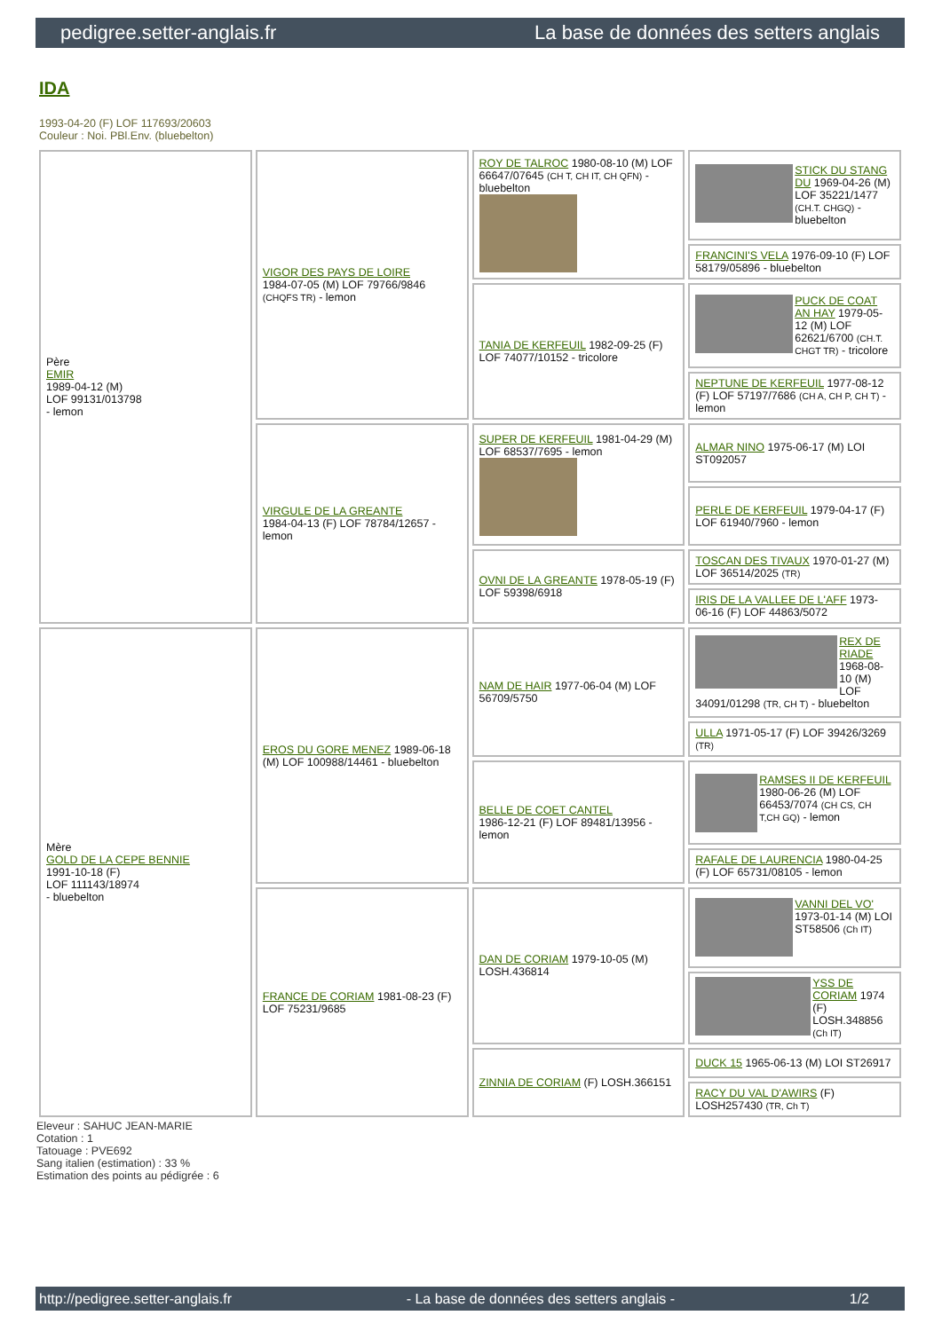pedigree.setter-anglais.fr La base de données des setters anglais
IDA
1993-04-20 (F) LOF 117693/20603
Couleur : Noi. PBl.Env. (bluebelton)
| Père EMIR 1989-04-12 (M) LOF 99131/013798 - lemon | VIGOR DES PAYS DE LOIRE 1984-07-05 (M) LOF 79766/9846 (CHQFS TR) - lemon | ROY DE TALROC 1980-08-10 (M) LOF 66647/07645 (CH T, CH IT, CH QFN) - bluebelton | STICK DU STANG DU 1969-04-26 (M) LOF 35221/1477 (CH.T. CHGQ) - bluebelton |
| | | | FRANCINI'S VELA 1976-09-10 (F) LOF 58179/05896 - bluebelton |
| | | TANIA DE KERFEUIL 1982-09-25 (F) LOF 74077/10152 - tricolore | PUCK DE COAT AN HAY 1979-05-12 (M) LOF 62621/6700 (CH.T. CHGT TR) - tricolore |
| | | | NEPTUNE DE KERFEUIL 1977-08-12 (F) LOF 57197/7686 (CH A, CH P, CH T) - lemon |
| | VIRGULE DE LA GREANTE 1984-04-13 (F) LOF 78784/12657 - lemon | SUPER DE KERFEUIL 1981-04-29 (M) LOF 68537/7695 - lemon | ALMAR NINO 1975-06-17 (M) LOI ST092057 |
| | | | PERLE DE KERFEUIL 1979-04-17 (F) LOF 61940/7960 - lemon |
| | | OVNI DE LA GREANTE 1978-05-19 (F) LOF 59398/6918 | TOSCAN DES TIVAUX 1970-01-27 (M) LOF 36514/2025 (TR) |
| | | | IRIS DE LA VALLEE DE L'AFF 1973-06-16 (F) LOF 44863/5072 |
| Mère GOLD DE LA CEPE BENNIE 1991-10-18 (F) LOF 111143/18974 - bluebelton | EROS DU GORE MENEZ 1989-06-18 (M) LOF 100988/14461 - bluebelton | NAM DE HAIR 1977-06-04 (M) LOF 56709/5750 | REX DE RIADE 1968-08-10 (M) LOF 34091/01298 (TR, CH T) - bluebelton |
| | | | ULLA 1971-05-17 (F) LOF 39426/3269 (TR) |
| | | BELLE DE COET CANTEL 1986-12-21 (F) LOF 89481/13956 - lemon | RAMSES II DE KERFEUIL 1980-06-26 (M) LOF 66453/7074 (CH CS, CH T,CH GQ) - lemon |
| | | | RAFALE DE LAURENCIA 1980-04-25 (F) LOF 65731/08105 - lemon |
| | FRANCE DE CORIAM 1981-08-23 (F) LOF 75231/9685 | DAN DE CORIAM 1979-10-05 (M) LOSH.436814 | VANNI DEL VO' 1973-01-14 (M) LOI ST58506 (Ch IT) |
| | | | YSS DE CORIAM 1974 (F) LOSH.348856 (Ch IT) |
| | | ZINNIA DE CORIAM (F) LOSH.366151 | DUCK 15 1965-06-13 (M) LOI ST26917 |
| | | | RACY DU VAL D'AWIRS (F) LOSH257430 (TR, Ch T) |
Eleveur : SAHUC JEAN-MARIE
Cotation : 1
Tatouage : PVE692
Sang italien (estimation) : 33 %
Estimation des points au pédigrée : 6
http://pedigree.setter-anglais.fr - La base de données des setters anglais - 1/2